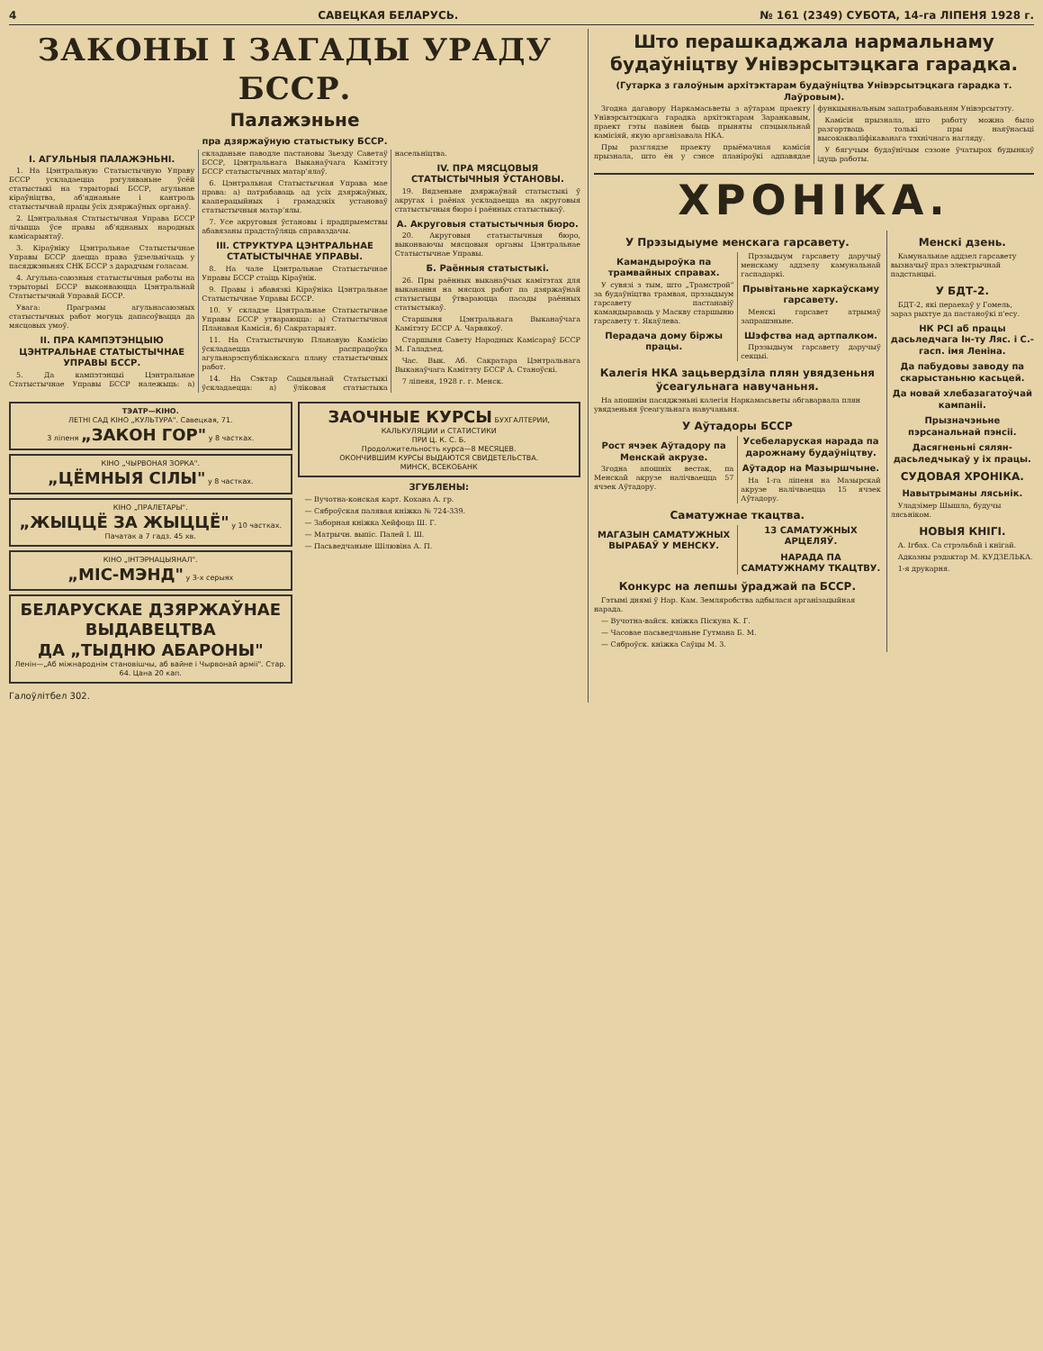4 САВЕЦКАЯ БЕЛАРУСЬ. № 161 (2349) СУБОТА, 14-га ЛІПЕНЯ 1928 г.
ЗАКОНЫ І ЗАГАДЫ УРАДУ БССР.
Палажэньне
пра дзяржаўную статыстыку БССР.
І. АГУЛЬНЫЯ ПАЛАЖЭНЬНІ.
1. На Цэнтральную Статыстычную Управу БССР ускладаецца рэгуляваньне ўсёй статыстыкі на тэрыторыі БССР, агульнае кіраўніцтва, аб'яднаньне і кантроль статыстычнай працы ўсіх дзяржаўных органаў.
2. Цэнтральная Статыстычная Управа БССР лічыцца ўсе правы аб'яднаных народных камісарыятаў.
3. Кіраўніку Цэнтральнае Статыстычнае Управы БССР даецца права ўдзельнічаць у пасяджэньнях СНК БССР з дарадчым голасам.
4. Агульна-саюзныя статыстычныя работы на тэрыторыі БССР выконваюцца Цэнтральнай Статыстычнай Управай БССР.
Увага: Праграмы агульнасаюзных статыстычных работ могуць дапасоўвацца да мясцовых умоў.
ІІ. ПРА КАМПЭТЭНЦЫЮ ЦЭНТРАЛЬНАЕ СТАТЫСТЫЧНАЕ УПРАВЫ БССР.
5. Да кампэтэнцыі Цэнтральнае Статыстычнае Управы БССР належыць: а) складаньне паводле пастановы Зьезду Саветаў БССР, Цэнтральнага Выканаўчага Камітэту БССР статыстычных матар'ялаў.
6. Цэнтральная Статыстычная Управа мае права: а) патрабаваць ад усіх дзяржаўных, кааперацыйных і грамадзкіх установаў статыстычныя матар'ялы.
7. Усе акруговыя ўстановы і прадпрыемствы абавязаны прадстаўляць справаздачы.
ІІІ. СТРУКТУРА ЦЭНТРАЛЬНАЕ СТАТЫСТЫЧНАЕ УПРАВЫ.
8. На чале Цэнтральнае Статыстычнае Управы БССР стаіць Кіраўнік.
9. Правы і абавязкі Кіраўніка Цэнтральнае Статыстычнае Управы БССР.
10. У складзе Цэнтральнае Статыстычнае Управы БССР утвараюцца: а) Статыстычная Планавая Камісія, б) Сакратарыят.
11. На Статыстычную Планавую Камісію ўскладаецца распрацоўка агульнарэспубліканскага плану статыстычных работ.
14. На Сэктар Сацыяльнай Статыстыкі ўскладаецца: а) ўліковая статыстыка насельніцтва.
IV. ПРА МЯСЦОВЫЯ СТАТЫСТЫЧНЫЯ ЎСТАНОВЫ.
19. Вядзеньне дзяржаўнай статыстыкі ў акругах і раёнах ускладаецца на акруговыя статыстычныя бюро і раённых статыстыкаў.
А. Акруговыя статыстычныя бюро.
20. Акруговыя статыстычныя бюро, выконваючы мясцовыя органы Цэнтральнае Статыстычнае Управы.
Б. Раённыя статыстыкі.
26. Пры раённых выканаўчых камітэтах для выканання на мясцох работ па дзяржаўнай статыстыцы ўтвараюцца пасады раённых статыстыкаў.
Старшыня Цэнтральнага Выканаўчага Камітэту БССР А. Чарвякоў.
Старшыня Савету Народных Камісараў БССР М. Галадзед.
Час. Вык. Аб. Сакратара Цэнтральнага Выканаўчага Камітэту БССР А. Станоўскі.
7 ліпеня, 1928 г. г. Менск.
ТЭАТР—КІНО.
ЛЕТНІ САД КІНО „КУЛЬТУРА". Савецкая, 71.
3 ліпеня „ЗАКОН ГОР" у 8 частках.
КІНО „ЧЫРВОНАЯ ЗОРКА".
„ЦЁМНЫЯ СІЛЫ" у 8 частках.
КІНО „ПРАЛЕТАРЫ".
„ЖЫЦЦЁ ЗА ЖЫЦЦЁ" у 10 частках. Пачатак а 7 гадз. 45 хв.
КІНО „ІНТЭРНАЦЫЯНАЛ".
„МІС-МЭНД" у 3-х серыях
БЕЛАРУСКАЕ ДЗЯРЖАЎНАЕ ВЫДАВЕЦТВА
ДА „ТЫДНЮ АБАРОНЫ"
Ленін—„Аб міжнароднім становішчы, аб вайне і Чырвонай арміі". Стар. 64. Цана 20 кап.
ЗАОЧНЫЕ КУРСЫ БУХГАЛТЕРИИ, КАЛЬКУЛЯЦИИ и СТАТИСТИКИ
ПРИ Ц. К. С. Б.
Продолжительность курса—8 МЕСЯЦЕВ.
ОКОНЧИВШИМ КУРСЫ ВЫДАЮТСЯ СВИДЕТЕЛЬСТВА.
МИНСК, ВСЕКОБАНК
ЗГУБЛЕНЫ:
— Вучотна-конская карт. Кохана А. гр.
— Сяброўская палявая кніжка № 724-339.
— Заборная кніжка Хейфоца Ш. Г.
— Матрычн. выпіс. Палей І. Ш.
— Пасьведчаньне Шілювіна А. П.
Галоўлітбел 302.
Што перашкаджала нармальнаму будаўніцтву Унівэрсытэцкага гарадка.
(Гутарка з галоўным архітэктарам будаўніцтва Унівэрсытэцкага гарадка т. Лаўровым).
Згодна дагавору Наркамасьветы з аўтарам праекту Унівэрсытэцкага гарадка архітэктарам Заранкавым, праект гэты павінен быць прыняты спэцыяльнай камісіяй, якую арганізавала НКА.
Пры разглядзе праекту прыёмачная камісія прызнала, што ён у сэнсе планіроўкі адпавядае функцыянальным запатрабаваньням Унівэрсытэту.
Камісія прызнала, што работу можна было разгортваць толькі пры наяўнасьці высокакваліфікаванага тэхнічнага нагляду.
У бягучым будаўнічым сэзоне ўчатырох будынкаў ідуць работы.
ХРОНІКА.
У Прэзыдыуме менскага гарсавету.
Камандыроўка па трамвайных справах.
У сувязі з тым, што „Трамстрой" за будаўніцтва трамвая, прэзыдыум гарсавету пастанавіў камандыраваць у Маскву старшыню гарсавету т. Якаўлева.
Перадача дому біржы працы.
Прэзыдыум гарсавету даручыў менскаму аддзелу камунальнай гаспадаркі.
Прывітаньне харкаўскаму гарсавету.
Менскі гарсавет атрымаў запрашэньне.
Шэфства над артпалком.
Прэзыдыум гарсавету даручыў секцыі.
Калегія НКА зацьвердзіла плян увядзеньня ўсеагульнага навучаньня.
На апошнім пасяджэньні калегія Наркамасьветы абгаварвала плян увядзеньня ўсеагульнага навучаньня.
У Аўтадоры БССР
Рост ячэек Аўтадору па Менскай акрузе.
Згодна апошніх вестак, па Менскай акрузе налічваецца 57 ячэек Аўтадору.
Усебеларуская нарада па дарожнаму будаўніцтву.
Аўтадор на Мазыршчыне.
На 1-га ліпеня на Мазырскай акрузе налічваецца 15 ячэек Аўтадору.
Саматужнае ткацтва.
МАГАЗЫН САМАТУЖНЫХ ВЫРАБАЎ У МЕНСКУ.
13 САМАТУЖНЫХ АРЦЕЛЯЎ.
НАРАДА ПА САМАТУЖНАМУ ТКАЦТВУ.
Конкурс на лепшы ўраджай па БССР.
Гэтымі днямі ў Нар. Кам. Земляробства адбылася арганізацыйная нарада.
— Вучотна-вайск. кніжка Піскуна К. Г.
— Часовае пасьведчаньне Гутмана Б. М.
— Сяброўск. кніжка Саўцы М. 3.
Менскі дзень.
Камунальнае аддзел гарсавету вызначыў праз электрычнай падстанцыі.
У БДТ-2.
БДТ-2, які пераехаў у Гомель, зараз рыхтуе да пастаноўкі п'есу.
НК РСІ аб працы дасьледчага Ін-ту Ляс. і С.-гасп. імя Леніна.
Да пабудовы заводу па скарыстаньню касьцей.
Да новай хлебазагатоўчай кампаніі.
Прызначэньне пэрсанальнай пэнсіі.
Дасягненьні сялян-дасьледчыкаў у іх працы.
СУДОВАЯ ХРОНІКА.
Навытрыманы лясьнік.
Уладзімер Шышла, будучы лясьніком.
НОВЫЯ КНІГІ.
А. Ігбах. Са стрэльбай і кнігай.
Адказны рэдактар М. КУДЗЕЛЬКА.
1-я друкарня.